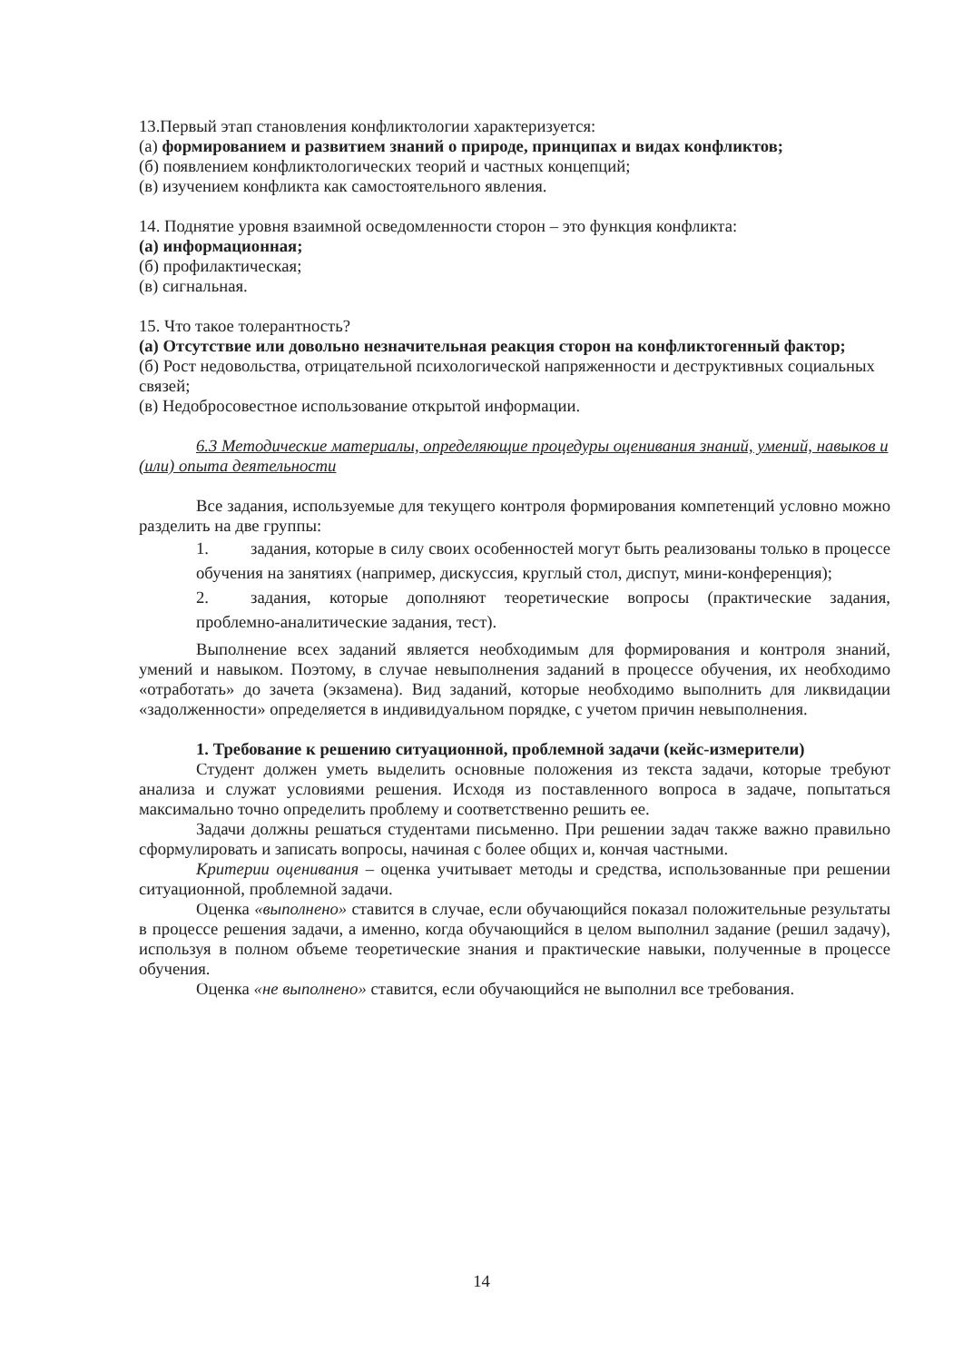13.Первый этап становления конфликтологии характеризуется:
(а) формированием и развитием знаний о природе, принципах и видах конфликтов;
(б) появлением конфликтологических теорий и частных концепций;
(в) изучением конфликта как самостоятельного явления.
14. Поднятие уровня взаимной осведомленности сторон – это функция конфликта:
(а) информационная;
(б) профилактическая;
(в) сигнальная.
15. Что такое толерантность?
(а) Отсутствие или довольно незначительная реакция сторон на конфликтогенный фактор;
(б) Рост недовольства, отрицательной психологической напряженности и деструктивных социальных связей;
(в) Недобросовестное использование открытой информации.
6.3 Методические материалы, определяющие процедуры оценивания знаний, умений, навыков и (или) опыта деятельности
Все задания, используемые для текущего контроля формирования компетенций условно можно разделить на две группы:
1. задания, которые в силу своих особенностей могут быть реализованы только в процессе обучения на занятиях (например, дискуссия, круглый стол, диспут, мини-конференция);
2. задания, которые дополняют теоретические вопросы (практические задания, проблемно-аналитические задания, тест).
Выполнение всех заданий является необходимым для формирования и контроля знаний, умений и навыком. Поэтому, в случае невыполнения заданий в процессе обучения, их необходимо «отработать» до зачета (экзамена). Вид заданий, которые необходимо выполнить для ликвидации «задолженности» определяется в индивидуальном порядке, с учетом причин невыполнения.
1. Требование к решению ситуационной, проблемной задачи (кейс-измерители)
Студент должен уметь выделить основные положения из текста задачи, которые требуют анализа и служат условиями решения. Исходя из поставленного вопроса в задаче, попытаться максимально точно определить проблему и соответственно решить ее.
Задачи должны решаться студентами письменно. При решении задач также важно правильно сформулировать и записать вопросы, начиная с более общих и, кончая частными.
Критерии оценивания – оценка учитывает методы и средства, использованные при решении ситуационной, проблемной задачи.
Оценка «выполнено» ставится в случае, если обучающийся показал положительные результаты в процессе решения задачи, а именно, когда обучающийся в целом выполнил задание (решил задачу), используя в полном объеме теоретические знания и практические навыки, полученные в процессе обучения.
Оценка «не выполнено» ставится, если обучающийся не выполнил все требования.
14